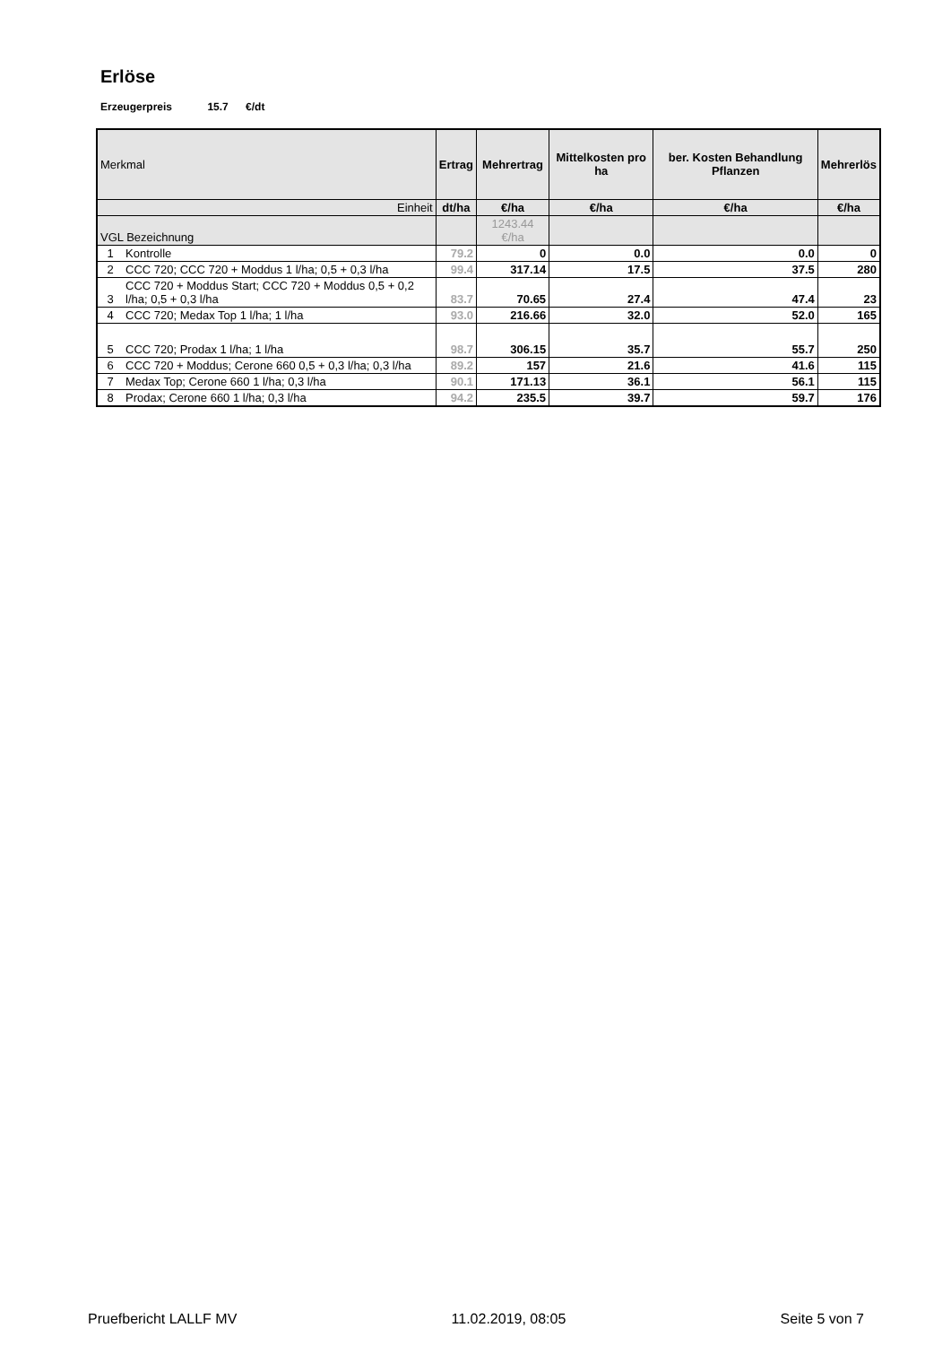Erlöse
Erzeugerpreis 15.7 €/dt
| Merkmal | | Ertrag | Mehrertrag | Mittelkosten pro ha | ber. Kosten Behandlung Pflanzen | Mehrerlös |
| --- | --- | --- | --- | --- | --- | --- |
| Einheit | | dt/ha | €/ha | €/ha | €/ha | €/ha |
| VGL Bezeichnung | | | 1243.44 €/ha | | | |
| 1 | Kontrolle | 79.2 | 0 | 0.0 | 0.0 | 0 |
| 2 | CCC 720; CCC 720 + Moddus 1 l/ha; 0,5 + 0,3 l/ha | 99.4 | 317.14 | 17.5 | 37.5 | 280 |
| 3 | CCC 720 + Moddus Start; CCC 720 + Moddus 0,5 + 0,2 l/ha; 0,5 + 0,3 l/ha | 83.7 | 70.65 | 27.4 | 47.4 | 23 |
| 4 | CCC 720; Medax Top 1 l/ha; 1 l/ha | 93.0 | 216.66 | 32.0 | 52.0 | 165 |
| 5 | CCC 720; Prodax 1 l/ha; 1 l/ha | 98.7 | 306.15 | 35.7 | 55.7 | 250 |
| 6 | CCC 720 + Moddus; Cerone 660 0,5 + 0,3 l/ha; 0,3 l/ha | 89.2 | 157 | 21.6 | 41.6 | 115 |
| 7 | Medax Top; Cerone 660 1 l/ha; 0,3 l/ha | 90.1 | 171.13 | 36.1 | 56.1 | 115 |
| 8 | Prodax; Cerone 660 1 l/ha; 0,3 l/ha | 94.2 | 235.5 | 39.7 | 59.7 | 176 |
Pruefbericht LALLF MV 11.02.2019, 08:05 Seite 5 von 7